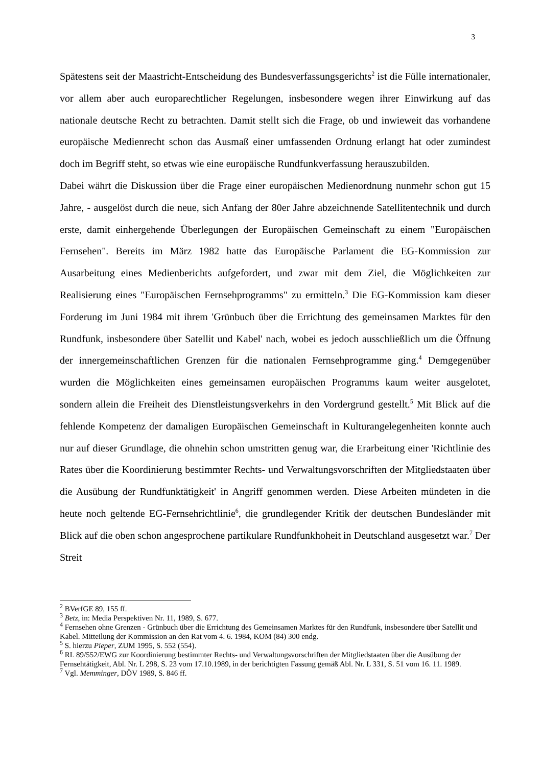3
Spätestens seit der Maastricht-Entscheidung des Bundesverfassungsgerichts<sup>2</sup> ist die Fülle internationaler, vor allem aber auch europarechtlicher Regelungen, insbesondere wegen ihrer Einwirkung auf das nationale deutsche Recht zu betrachten. Damit stellt sich die Frage, ob und inwieweit das vorhandene europäische Medienrecht schon das Ausmaß einer umfassenden Ordnung erlangt hat oder zumindest doch im Begriff steht, so etwas wie eine europäische Rundfunkverfassung herauszubilden.
Dabei währt die Diskussion über die Frage einer europäischen Medienordnung nunmehr schon gut 15 Jahre, - ausgelöst durch die neue, sich Anfang der 80er Jahre abzeichnende Satellitentechnik und durch erste, damit einhergehende Überlegungen der Europäischen Gemeinschaft zu einem "Europäischen Fernsehen". Bereits im März 1982 hatte das Europäische Parlament die EG-Kommission zur Ausarbeitung eines Medienberichts aufgefordert, und zwar mit dem Ziel, die Möglichkeiten zur Realisierung eines "Europäischen Fernsehprogramms" zu ermitteln.<sup>3</sup> Die EG-Kommission kam dieser Forderung im Juni 1984 mit ihrem 'Grünbuch über die Errichtung des gemeinsamen Marktes für den Rundfunk, insbesondere über Satellit und Kabel' nach, wobei es jedoch ausschließlich um die Öffnung der innergemeinschaftlichen Grenzen für die nationalen Fernsehprogramme ging.<sup>4</sup> Demgegenüber wurden die Möglichkeiten eines gemeinsamen europäischen Programms kaum weiter ausgelotet, sondern allein die Freiheit des Dienstleistungsverkehrs in den Vordergrund gestellt.<sup>5</sup> Mit Blick auf die fehlende Kompetenz der damaligen Europäischen Gemeinschaft in Kulturangelegenheiten konnte auch nur auf dieser Grundlage, die ohnehin schon umstritten genug war, die Erarbeitung einer 'Richtlinie des Rates über die Koordinierung bestimmter Rechts- und Verwaltungsvorschriften der Mitgliedstaaten über die Ausübung der Rundfunktätigkeit' in Angriff genommen werden. Diese Arbeiten mündeten in die heute noch geltende EG-Fernsehrichtlinie<sup>6</sup>, die grundlegender Kritik der deutschen Bundesländer mit Blick auf die oben schon angesprochene partikulare Rundfunkhoheit in Deutschland ausgesetzt war.<sup>7</sup> Der Streit
<sup>2</sup> BVerfGE 89, 155 ff.
<sup>3</sup> Betz, in: Media Perspektiven Nr. 11, 1989, S. 677.
<sup>4</sup> Fernsehen ohne Grenzen - Grünbuch über die Errichtung des Gemeinsamen Marktes für den Rundfunk, insbesondere über Satellit und Kabel. Mitteilung der Kommission an den Rat vom 4. 6. 1984, KOM (84) 300 endg.
<sup>5</sup> S. hierzu Pieper, ZUM 1995, S. 552 (554).
<sup>6</sup> RL 89/552/EWG zur Koordinierung bestimmter Rechts- und Verwaltungsvorschriften der Mitgliedstaaten über die Ausübung der Fernsehtätigkeit, Abl. Nr. L 298, S. 23 vom 17.10.1989, in der berichtigten Fassung gemäß Abl. Nr. L 331, S. 51 vom 16. 11. 1989.
<sup>7</sup> Vgl. Memminger, DÖV 1989, S. 846 ff.